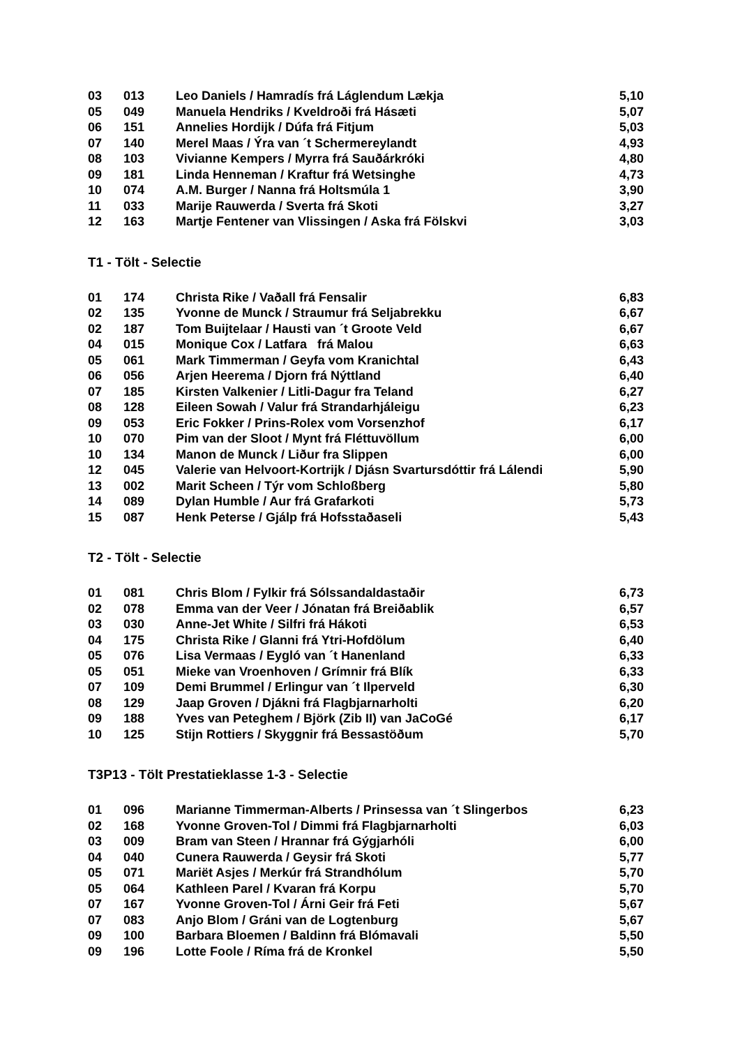| 03 | 013 | Leo Daniels / Hamradís frá Láglendum Lækja | 5,10 |
| 05 | 049 | Manuela Hendriks / Kveldroði frá Hásæti | 5,07 |
| 06 | 151 | Annelies Hordijk / Dúfa frá Fitjum | 5,03 |
| 07 | 140 | Merel Maas / Ýra van ´t Schermereylandt | 4,93 |
| 08 | 103 | Vivianne Kempers / Myrra frá Sauðárkróki | 4,80 |
| 09 | 181 | Linda Henneman / Kraftur frá Wetsinghe | 4,73 |
| 10 | 074 | A.M. Burger / Nanna frá Holtsmúla 1 | 3,90 |
| 11 | 033 | Marije Rauwerda / Sverta frá Skoti | 3,27 |
| 12 | 163 | Martje Fentener van Vlissingen / Aska frá Fölskvi | 3,03 |
T1 - Tölt - Selectie
| 01 | 174 | Christa Rike / Vaðall frá Fensalir | 6,83 |
| 02 | 135 | Yvonne de Munck / Straumur frá Seljabrekku | 6,67 |
| 02 | 187 | Tom Buijtelaar / Hausti van ´t Groote Veld | 6,67 |
| 04 | 015 | Monique Cox / Latfara frá Malou | 6,63 |
| 05 | 061 | Mark Timmerman / Geyfa vom Kranichtal | 6,43 |
| 06 | 056 | Arjen Heerema / Djorn frá Nýttland | 6,40 |
| 07 | 185 | Kirsten Valkenier / Litli-Dagur fra Teland | 6,27 |
| 08 | 128 | Eileen Sowah / Valur frá Strandarhjáleigu | 6,23 |
| 09 | 053 | Eric Fokker / Prins-Rolex vom Vorsenzhof | 6,17 |
| 10 | 070 | Pim van der Sloot / Mynt frá Fléttuvöllum | 6,00 |
| 10 | 134 | Manon de Munck / Liður fra Slippen | 6,00 |
| 12 | 045 | Valerie van Helvoort-Kortrijk / Djásn Svartursdóttir frá Lálendi | 5,90 |
| 13 | 002 | Marit Scheen / Týr vom Schloßberg | 5,80 |
| 14 | 089 | Dylan Humble / Aur frá Grafarkoti | 5,73 |
| 15 | 087 | Henk Peterse / Gjálp frá Hofsstaðaseli | 5,43 |
T2 - Tölt - Selectie
| 01 | 081 | Chris Blom / Fylkir frá Sólssandaldastaðir | 6,73 |
| 02 | 078 | Emma van der Veer / Jónatan frá Breiðablik | 6,57 |
| 03 | 030 | Anne-Jet White / Silfri frá Hákoti | 6,53 |
| 04 | 175 | Christa Rike / Glanni frá Ytri-Hofdölum | 6,40 |
| 05 | 076 | Lisa Vermaas / Eygló van ´t Hanenland | 6,33 |
| 05 | 051 | Mieke van Vroenhoven / Grímnir frá Blík | 6,33 |
| 07 | 109 | Demi Brummel / Erlingur van ´t Ilperveld | 6,30 |
| 08 | 129 | Jaap Groven / Djákni frá Flagbjarnarholti | 6,20 |
| 09 | 188 | Yves van Peteghem / Björk (Zib II) van JaCoGé | 6,17 |
| 10 | 125 | Stijn Rottiers / Skyggnir frá Bessastöðum | 5,70 |
T3P13 - Tölt Prestatieklasse 1-3 - Selectie
| 01 | 096 | Marianne Timmerman-Alberts / Prinsessa van ´t Slingerbos | 6,23 |
| 02 | 168 | Yvonne Groven-Tol / Dimmi frá Flagbjarnarholti | 6,03 |
| 03 | 009 | Bram van Steen / Hrannar frá Gýgjarhóli | 6,00 |
| 04 | 040 | Cunera Rauwerda / Geysir frá Skoti | 5,77 |
| 05 | 071 | Mariët Asjes / Merkúr frá Strandhólum | 5,70 |
| 05 | 064 | Kathleen Parel / Kvaran frá Korpu | 5,70 |
| 07 | 167 | Yvonne Groven-Tol / Árni Geir frá Feti | 5,67 |
| 07 | 083 | Anjo Blom / Gráni van de Logtenburg | 5,67 |
| 09 | 100 | Barbara Bloemen / Baldinn frá Blómavali | 5,50 |
| 09 | 196 | Lotte Foole / Ríma frá de Kronkel | 5,50 |